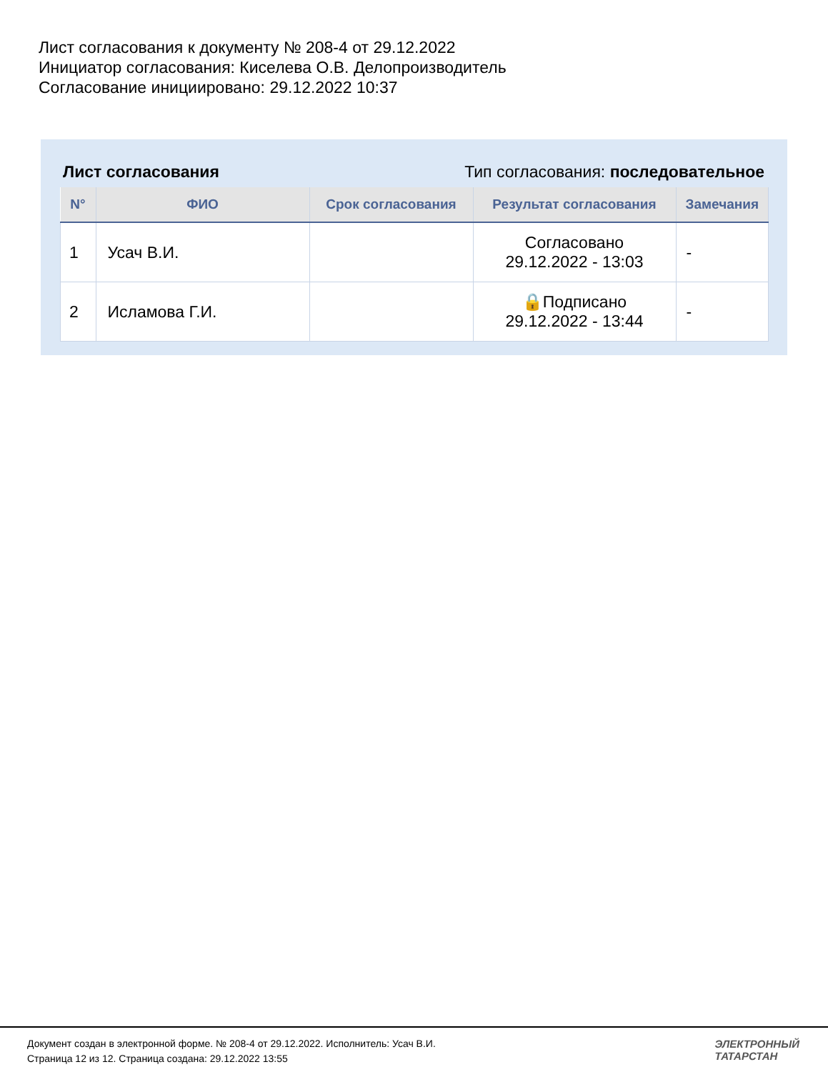Лист согласования к документу № 208-4 от 29.12.2022
Инициатор согласования: Киселева О.В. Делопроизводитель
Согласование инициировано: 29.12.2022 10:37
Лист согласования Тип согласования: последовательное
| N° | ФИО | Срок согласования | Результат согласования | Замечания |
| --- | --- | --- | --- | --- |
| 1 | Усач В.И. | | Согласовано 29.12.2022 - 13:03 | - |
| 2 | Исламова Г.И. | | 🔒Подписано 29.12.2022 - 13:44 | - |
Документ создан в электронной форме. № 208-4 от 29.12.2022. Исполнитель: Усач В.И.
Страница 12 из 12. Страница создана: 29.12.2022 13:55
ЭЛЕКТРОННЫЙ
ТАТАРСТАН